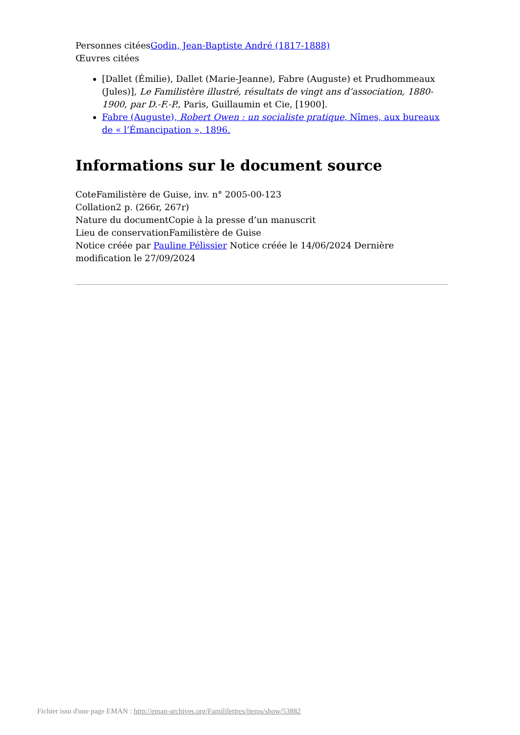Personnes citéesGodin, Jean-Baptiste André (1817-1888)
Œuvres citées
[Dallet (Émilie), Dallet (Marie-Jeanne), Fabre (Auguste) et Prudhommeaux (Jules)], Le Familistère illustré, résultats de vingt ans d’association, 1880-1900, par D.-F.-P., Paris, Guillaumin et Cie, [1900].
Fabre (Auguste), Robert Owen : un socialiste pratique, Nîmes, aux bureaux de « l’Émancipation », 1896.
Informations sur le document source
CoteFamilistère de Guise, inv. n° 2005-00-123
Collation2 p. (266r, 267r)
Nature du documentCopie à la presse d’un manuscrit
Lieu de conservationFamilistère de Guise
Notice créée par Pauline Pélissier Notice créée le 14/06/2024 Dernière modification le 27/09/2024
Fichier issu d'une page EMAN : http://eman-archives.org/Famililettres/items/show/53882